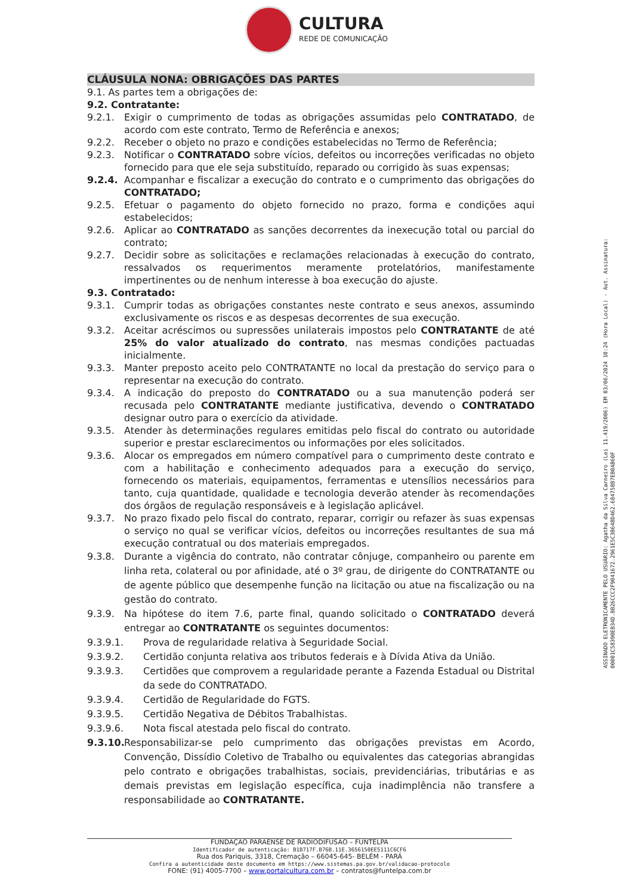CULTURA
REDE DE COMUNICAÇÃO
CLÁUSULA NONA: OBRIGAÇÕES DAS PARTES
9.1. As partes tem a obrigações de:
9.2. Contratante:
9.2.1. Exigir o cumprimento de todas as obrigações assumidas pelo CONTRATADO, de acordo com este contrato, Termo de Referência e anexos;
9.2.2. Receber o objeto no prazo e condições estabelecidas no Termo de Referência;
9.2.3. Notificar o CONTRATADO sobre vícios, defeitos ou incorreções verificadas no objeto fornecido para que ele seja substituído, reparado ou corrigido às suas expensas;
9.2.4. Acompanhar e fiscalizar a execução do contrato e o cumprimento das obrigações do CONTRATADO;
9.2.5. Efetuar o pagamento do objeto fornecido no prazo, forma e condições aqui estabelecidos;
9.2.6. Aplicar ao CONTRATADO as sanções decorrentes da inexecução total ou parcial do contrato;
9.2.7. Decidir sobre as solicitações e reclamações relacionadas à execução do contrato, ressalvados os requerimentos meramente protelatórios, manifestamente impertinentes ou de nenhum interesse à boa execução do ajuste.
9.3. Contratado:
9.3.1. Cumprir todas as obrigações constantes neste contrato e seus anexos, assumindo exclusivamente os riscos e as despesas decorrentes de sua execução.
9.3.2. Aceitar acréscimos ou supressões unilaterais impostos pelo CONTRATANTE de até 25% do valor atualizado do contrato, nas mesmas condições pactuadas inicialmente.
9.3.3. Manter preposto aceito pelo CONTRATANTE no local da prestação do serviço para o representar na execução do contrato.
9.3.4. A indicação do preposto do CONTRATADO ou a sua manutenção poderá ser recusada pelo CONTRATANTE mediante justificativa, devendo o CONTRATADO designar outro para o exercício da atividade.
9.3.5. Atender às determinações regulares emitidas pelo fiscal do contrato ou autoridade superior e prestar esclarecimentos ou informações por eles solicitados.
9.3.6. Alocar os empregados em número compatível para o cumprimento deste contrato e com a habilitação e conhecimento adequados para a execução do serviço, fornecendo os materiais, equipamentos, ferramentas e utensílios necessários para tanto, cuja quantidade, qualidade e tecnologia deverão atender às recomendações dos órgãos de regulação responsáveis e à legislação aplicável.
9.3.7. No prazo fixado pelo fiscal do contrato, reparar, corrigir ou refazer às suas expensas o serviço no qual se verificar vícios, defeitos ou incorreções resultantes de sua má execução contratual ou dos materiais empregados.
9.3.8. Durante a vigência do contrato, não contratar cônjuge, companheiro ou parente em linha reta, colateral ou por afinidade, até o 3º grau, de dirigente do CONTRATANTE ou de agente público que desempenhe função na licitação ou atue na fiscalização ou na gestão do contrato.
9.3.9. Na hipótese do item 7.6, parte final, quando solicitado o CONTRATADO deverá entregar ao CONTRATANTE os seguintes documentos:
9.3.9.1. Prova de regularidade relativa à Seguridade Social.
9.3.9.2. Certidão conjunta relativa aos tributos federais e à Dívida Ativa da União.
9.3.9.3. Certidões que comprovem a regularidade perante a Fazenda Estadual ou Distrital da sede do CONTRATADO.
9.3.9.4. Certidão de Regularidade do FGTS.
9.3.9.5. Certidão Negativa de Débitos Trabalhistas.
9.3.9.6. Nota fiscal atestada pelo fiscal do contrato.
9.3.10. Responsabilizar-se pelo cumprimento das obrigações previstas em Acordo, Convenção, Dissídio Coletivo de Trabalho ou equivalentes das categorias abrangidas pelo contrato e obrigações trabalhistas, sociais, previdenciárias, tributárias e as demais previstas em legislação específica, cuja inadimplência não transfere a responsabilidade ao CONTRATANTE.
ASSINADO ELETRONICAMENTE PELO USUÁRIO: Agatha da Silva Carneiro (Lei 11.419/2006) EM 03/06/2024 10:24 (Hora Local) - Aut. Assinatura: 00001C58390EB34D.BB26CCC2F9041672.2961E5C3B648D462.684758B7EB0AB60F
FUNDAÇÃO PARAENSE DE RADIODIFUSÃO – FUNTELPA
Identificador de autenticação: B1B717F.B76B.11E.3656150EE5111C6CF6
Rua dos Pariquis, 3318, Cremação – 66045-645- BELÉM - PARÁ
Confira a autenticidade deste documento em https://www.sistemas.pa.gov.br/validacao-protocolo
FONE: (91) 4005-7700 – www.portalcultura.com.br – contratos@funtelpa.com.br